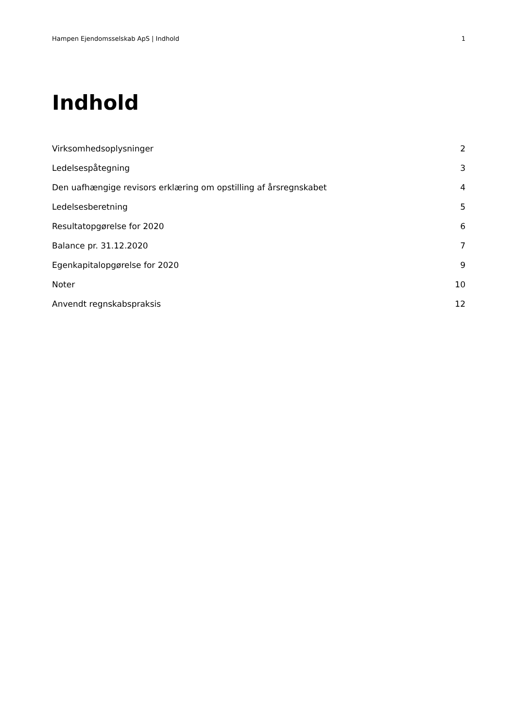Hampen Ejendomsselskab ApS | Indhold 1
Indhold
Virksomhedsoplysninger 2
Ledelsespåtegning 3
Den uafhængige revisors erklæring om opstilling af årsregnskabet 4
Ledelsesberetning 5
Resultatopgørelse for 2020 6
Balance pr. 31.12.2020 7
Egenkapitalopgørelse for 2020 9
Noter 10
Anvendt regnskabspraksis 12